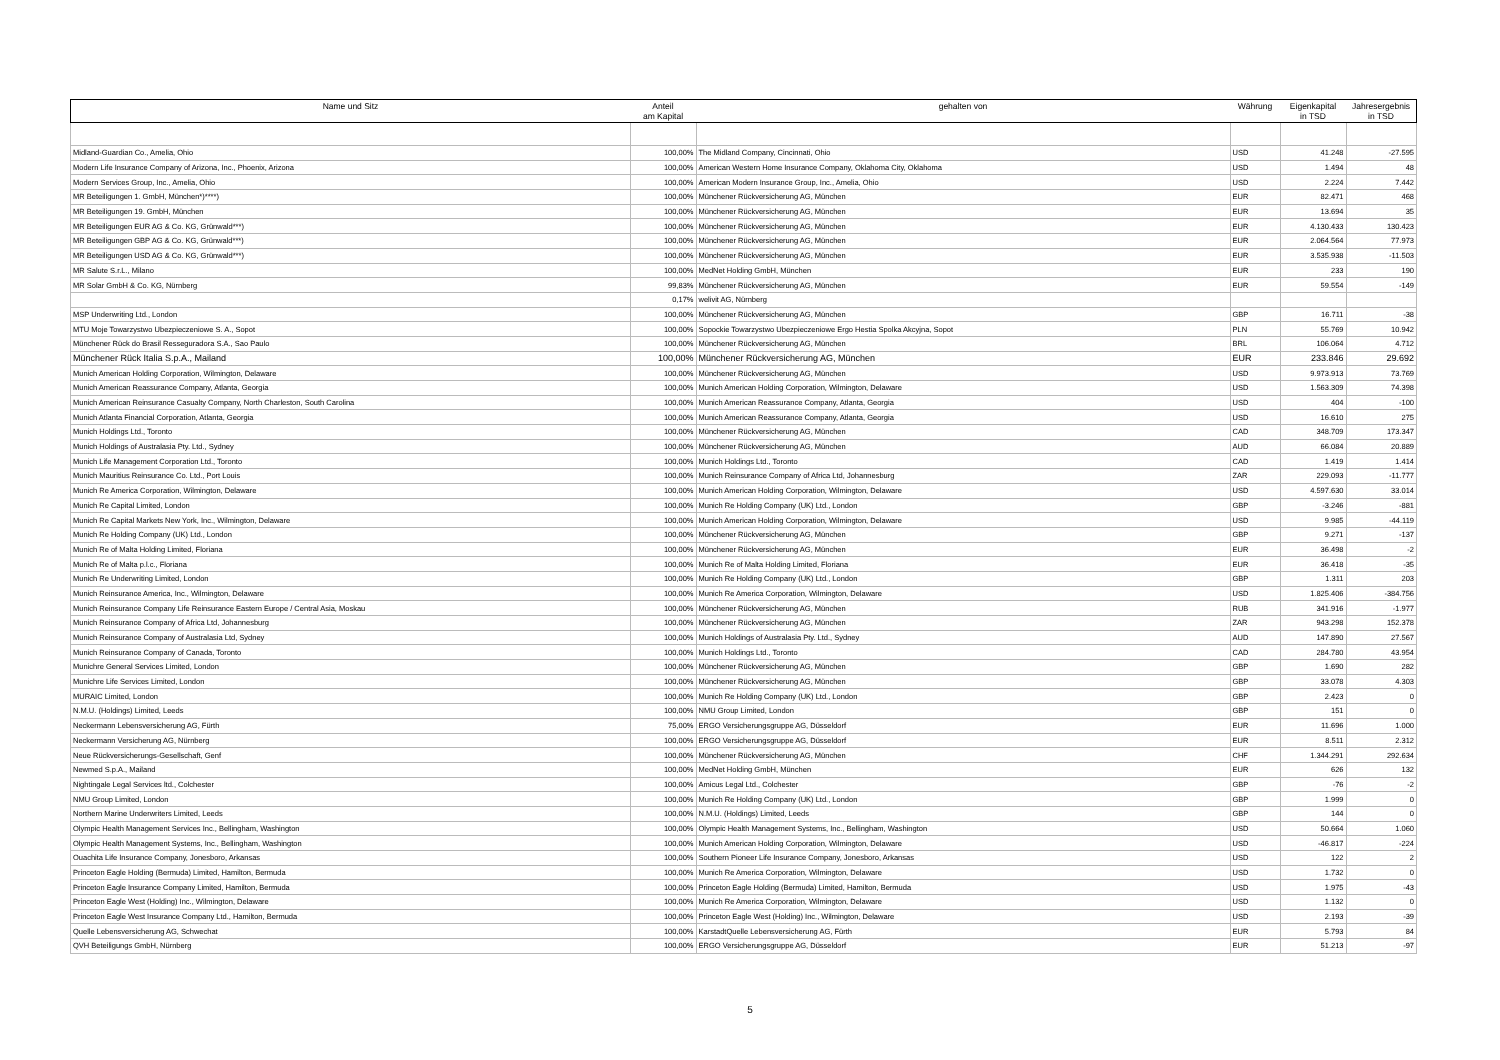| Name und Sitz | Anteil am Kapital | gehalten von | Währung | Eigenkapital in TSD | Jahresergebnis in TSD |
| --- | --- | --- | --- | --- | --- |
| Midland-Guardian Co., Amelia, Ohio | 100,00% | The Midland Company, Cincinnati, Ohio | USD | 41.248 | -27.595 |
| Modern Life Insurance Company of Arizona, Inc., Phoenix, Arizona | 100,00% | American Western Home Insurance Company, Oklahoma City, Oklahoma | USD | 1.494 | 48 |
| Modern Services Group, Inc., Amelia, Ohio | 100,00% | American Modern Insurance Group, Inc., Amelia, Ohio | USD | 2.224 | 7.442 |
| MR Beteiligungen 1. GmbH, München*)****) | 100,00% | Münchener Rückversicherung AG, München | EUR | 82.471 | 468 |
| MR Beteiligungen 19. GmbH, München | 100,00% | Münchener Rückversicherung AG, München | EUR | 13.694 | 35 |
| MR Beteiligungen EUR AG & Co. KG, Grünwald***) | 100,00% | Münchener Rückversicherung AG, München | EUR | 4.130.433 | 130.423 |
| MR Beteiligungen GBP AG & Co. KG, Grünwald***) | 100,00% | Münchener Rückversicherung AG, München | EUR | 2.064.564 | 77.973 |
| MR Beteiligungen USD AG & Co. KG, Grünwald***) | 100,00% | Münchener Rückversicherung AG, München | EUR | 3.535.938 | -11.503 |
| MR Salute S.r.L., Milano | 100,00% | MedNet Holding GmbH, München | EUR | 233 | 190 |
| MR Solar GmbH & Co. KG, Nürnberg | 99,83% | Münchener Rückversicherung AG, München | EUR | 59.554 | -149 |
| | 0,17% | welivit AG, Nürnberg | | | |
| MSP Underwriting Ltd., London | 100,00% | Münchener Rückversicherung AG, München | GBP | 16.711 | -38 |
| MTU Moje Towarzystwo Ubezpieczeniowe S. A., Sopot | 100,00% | Sopockie Towarzystwo Ubezpieczeniowe Ergo Hestia Spolka Akcyjna, Sopot | PLN | 55.769 | 10.942 |
| Münchener Rück do Brasil Resseguradora S.A., Sao Paulo | 100,00% | Münchener Rückversicherung AG, München | BRL | 106.064 | 4.712 |
| Münchener Rück Italia S.p.A., Mailand | 100,00% | Münchener Rückversicherung AG, München | EUR | 233.846 | 29.692 |
| Munich American Holding Corporation, Wilmington, Delaware | 100,00% | Münchener Rückversicherung AG, München | USD | 9.973.913 | 73.769 |
| Munich American Reassurance Company, Atlanta, Georgia | 100,00% | Munich American Holding Corporation, Wilmington, Delaware | USD | 1.563.309 | 74.398 |
| Munich American Reinsurance Casualty Company, North Charleston, South Carolina | 100,00% | Munich American Reassurance Company, Atlanta, Georgia | USD | 404 | -100 |
| Munich Atlanta Financial Corporation, Atlanta, Georgia | 100,00% | Munich American Reassurance Company, Atlanta, Georgia | USD | 16.610 | 275 |
| Munich Holdings Ltd., Toronto | 100,00% | Münchener Rückversicherung AG, München | CAD | 348.709 | 173.347 |
| Munich Holdings of Australasia Pty. Ltd., Sydney | 100,00% | Münchener Rückversicherung AG, München | AUD | 66.084 | 20.889 |
| Munich Life Management Corporation Ltd., Toronto | 100,00% | Munich Holdings Ltd., Toronto | CAD | 1.419 | 1.414 |
| Munich Mauritius Reinsurance Co. Ltd., Port Louis | 100,00% | Munich Reinsurance Company of Africa Ltd, Johannesburg | ZAR | 229.093 | -11.777 |
| Munich Re America Corporation, Wilmington, Delaware | 100,00% | Munich American Holding Corporation, Wilmington, Delaware | USD | 4.597.630 | 33.014 |
| Munich Re Capital Limited, London | 100,00% | Munich Re Holding Company (UK) Ltd., London | GBP | -3.246 | -881 |
| Munich Re Capital Markets New York, Inc., Wilmington, Delaware | 100,00% | Munich American Holding Corporation, Wilmington, Delaware | USD | 9.985 | -44.119 |
| Munich Re Holding Company (UK) Ltd., London | 100,00% | Münchener Rückversicherung AG, München | GBP | 9.271 | -137 |
| Munich Re of Malta Holding Limited, Floriana | 100,00% | Münchener Rückversicherung AG, München | EUR | 36.498 | -2 |
| Munich Re of Malta p.l.c., Floriana | 100,00% | Munich Re of Malta Holding Limited, Floriana | EUR | 36.418 | -35 |
| Munich Re Underwriting Limited, London | 100,00% | Munich Re Holding Company (UK) Ltd., London | GBP | 1.311 | 203 |
| Munich Reinsurance America, Inc., Wilmington, Delaware | 100,00% | Munich Re America Corporation, Wilmington, Delaware | USD | 1.825.406 | -384.756 |
| Munich Reinsurance Company Life Reinsurance Eastern Europe / Central Asia, Moskau | 100,00% | Münchener Rückversicherung AG, München | RUB | 341.916 | -1.977 |
| Munich Reinsurance Company of Africa Ltd, Johannesburg | 100,00% | Münchener Rückversicherung AG, München | ZAR | 943.298 | 152.378 |
| Munich Reinsurance Company of Australasia Ltd, Sydney | 100,00% | Munich Holdings of Australasia Pty. Ltd., Sydney | AUD | 147.890 | 27.567 |
| Munich Reinsurance Company of Canada, Toronto | 100,00% | Munich Holdings Ltd., Toronto | CAD | 284.780 | 43.954 |
| Munichre General Services Limited, London | 100,00% | Münchener Rückversicherung AG, München | GBP | 1.690 | 282 |
| Munichre Life Services Limited, London | 100,00% | Münchener Rückversicherung AG, München | GBP | 33.078 | 4.303 |
| MURAIC Limited, London | 100,00% | Munich Re Holding Company (UK) Ltd., London | GBP | 2.423 | 0 |
| N.M.U. (Holdings) Limited, Leeds | 100,00% | NMU Group Limited, London | GBP | 151 | 0 |
| Neckermann Lebensversicherung AG, Fürth | 75,00% | ERGO Versicherungsgruppe AG, Düsseldorf | EUR | 11.696 | 1.000 |
| Neckermann Versicherung AG, Nürnberg | 100,00% | ERGO Versicherungsgruppe AG, Düsseldorf | EUR | 8.511 | 2.312 |
| Neue Rückversicherungs-Gesellschaft, Genf | 100,00% | Münchener Rückversicherung AG, München | CHF | 1.344.291 | 292.634 |
| Newmed S.p.A., Mailand | 100,00% | MedNet Holding GmbH, München | EUR | 626 | 132 |
| Nightingale Legal Services ltd., Colchester | 100,00% | Amicus Legal Ltd., Colchester | GBP | -76 | -2 |
| NMU Group Limited, London | 100,00% | Munich Re Holding Company (UK) Ltd., London | GBP | 1.999 | 0 |
| Northern Marine Underwriters Limited, Leeds | 100,00% | N.M.U. (Holdings) Limited, Leeds | GBP | 144 | 0 |
| Olympic Health Management Services Inc., Bellingham, Washington | 100,00% | Olympic Health Management Systems, Inc., Bellingham, Washington | USD | 50.664 | 1.060 |
| Olympic Health Management Systems, Inc., Bellingham, Washington | 100,00% | Munich American Holding Corporation, Wilmington, Delaware | USD | -46.817 | -224 |
| Ouachita Life Insurance Company, Jonesboro, Arkansas | 100,00% | Southern Pioneer Life Insurance Company, Jonesboro, Arkansas | USD | 122 | 2 |
| Princeton Eagle Holding (Bermuda) Limited, Hamilton, Bermuda | 100,00% | Munich Re America Corporation, Wilmington, Delaware | USD | 1.732 | 0 |
| Princeton Eagle Insurance Company Limited, Hamilton, Bermuda | 100,00% | Princeton Eagle Holding (Bermuda) Limited, Hamilton, Bermuda | USD | 1.975 | -43 |
| Princeton Eagle West (Holding) Inc., Wilmington, Delaware | 100,00% | Munich Re America Corporation, Wilmington, Delaware | USD | 1.132 | 0 |
| Princeton Eagle West Insurance Company Ltd., Hamilton, Bermuda | 100,00% | Princeton Eagle West (Holding) Inc., Wilmington, Delaware | USD | 2.193 | -39 |
| Quelle Lebensversicherung AG, Schwechat | 100,00% | KarstadtQuelle Lebensversicherung AG, Fürth | EUR | 5.793 | 84 |
| QVH Beteiligungs GmbH, Nürnberg | 100,00% | ERGO Versicherungsgruppe AG, Düsseldorf | EUR | 51.213 | -97 |
5